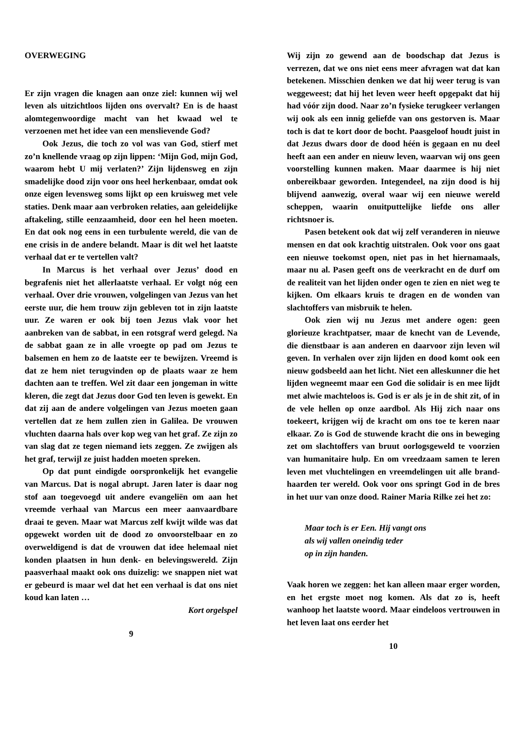OVERWEGING
Er zijn vragen die knagen aan onze ziel: kunnen wij wel leven als uitzichtloos lijden ons overvalt? En is de haast alomtegenwoordige macht van het kwaad wel te verzoenen met het idee van een menslievende God?
Ook Jezus, die toch zo vol was van God, stierf met zo’n knellende vraag op zijn lippen: ‘Mijn God, mijn God, waarom hebt U mij verlaten?’ Zijn lijdensweg en zijn smadelijke dood zijn voor ons heel herkenbaar, omdat ook onze eigen levensweg soms lijkt op een kruisweg met vele staties. Denk maar aan verbroken relaties, aan geleidelijke aftakeling, stille eenzaamheid, door een hel heen moeten. En dat ook nog eens in een turbulente wereld, die van de ene crisis in de andere belandt. Maar is dit wel het laatste verhaal dat er te vertellen valt?
In Marcus is het verhaal over Jezus’ dood en begrafenis niet het allerlaatste verhaal. Er volgt nóg een verhaal. Over drie vrouwen, volgelingen van Jezus van het eerste uur, die hem trouw zijn gebleven tot in zijn laatste uur. Ze waren er ook bij toen Jezus vlak voor het aanbreken van de sabbat, in een rotsgraf werd gelegd. Na de sabbat gaan ze in alle vroegte op pad om Jezus te balsemen en hem zo de laatste eer te bewijzen. Vreemd is dat ze hem niet terugvinden op de plaats waar ze hem dachten aan te treffen. Wel zit daar een jongeman in witte kleren, die zegt dat Jezus door God ten leven is gewekt. En dat zij aan de andere volgelingen van Jezus moeten gaan vertellen dat ze hem zullen zien in Galilea. De vrouwen vluchten daarna hals over kop weg van het graf. Ze zijn zo van slag dat ze tegen niemand iets zeggen. Ze zwijgen als het graf, terwijl ze juist hadden moeten spreken.
Op dat punt eindigde oorspronkelijk het evangelie van Marcus. Dat is nogal abrupt. Jaren later is daar nog stof aan toegevoegd uit andere evangeliën om aan het vreemde verhaal van Marcus een meer aanvaardbare draai te geven. Maar wat Marcus zelf kwijt wilde was dat opgewekt worden uit de dood zo onvoorstelbaar en zo overweldigend is dat de vrouwen dat idee helemaal niet konden plaatsen in hun denk- en belevingswereld. Zijn paasverhaal maakt ook ons duizelig: we snappen niet wat er gebeurd is maar wel dat het een verhaal is dat ons niet koud kan laten …
Kort orgelspel
9
Wij zijn zo gewend aan de boodschap dat Jezus is verrezen, dat we ons niet eens meer afvragen wat dat kan betekenen. Misschien denken we dat hij weer terug is van weggeweest; dat hij het leven weer heeft opgepakt dat hij had vóór zijn dood. Naar zo’n fysieke terugkeer verlangen wij ook als een innig geliefde van ons gestorven is. Maar toch is dat te kort door de bocht. Paasgeloof houdt juist in dat Jezus dwars door de dood héén is gegaan en nu deel heeft aan een ander en nieuw leven, waarvan wij ons geen voorstelling kunnen maken. Maar daarmee is hij niet onbereikbaar geworden. Integendeel, na zijn dood is hij blijvend aanwezig, overal waar wij een nieuwe wereld scheppen, waarin onuitputtelijke liefde ons aller richtsnoer is.
Pasen betekent ook dat wij zelf veranderen in nieuwe mensen en dat ook krachtig uitstralen. Ook voor ons gaat een nieuwe toekomst open, niet pas in het hiernamaals, maar nu al. Pasen geeft ons de veerkracht en de durf om de realiteit van het lijden onder ogen te zien en niet weg te kijken. Om elkaars kruis te dragen en de wonden van slachtoffers van misbruik te helen.
Ook zien wij nu Jezus met andere ogen: geen glorieuze krachtpatser, maar de knecht van de Levende, die dienstbaar is aan anderen en daarvoor zijn leven wil geven. In verhalen over zijn lijden en dood komt ook een nieuw godsbeeld aan het licht. Niet een alleskunner die het lijden wegneemt maar een God die solidair is en mee lijdt met alwie machteloos is. God is er als je in de shit zit, of in de vele hellen op onze aardbol. Als Hij zich naar ons toekeert, krijgen wij de kracht om ons toe te keren naar elkaar. Zo is God de stuwende kracht die ons in beweging zet om slachtoffers van bruut oorlogsgeweld te voorzien van humanitaire hulp. En om vreedzaam samen te leren leven met vluchtelingen en vreemdelingen uit alle brand-haarden ter wereld. Ook voor ons springt God in de bres in het uur van onze dood. Rainer Maria Rilke zei het zo:
Maar toch is er Een. Hij vangt ons
als wij vallen oneindig teder
op in zijn handen.
Vaak horen we zeggen: het kan alleen maar erger worden, en het ergste moet nog komen. Als dat zo is, heeft wanhoop het laatste woord. Maar eindeloos vertrouwen in het leven laat ons eerder het
10